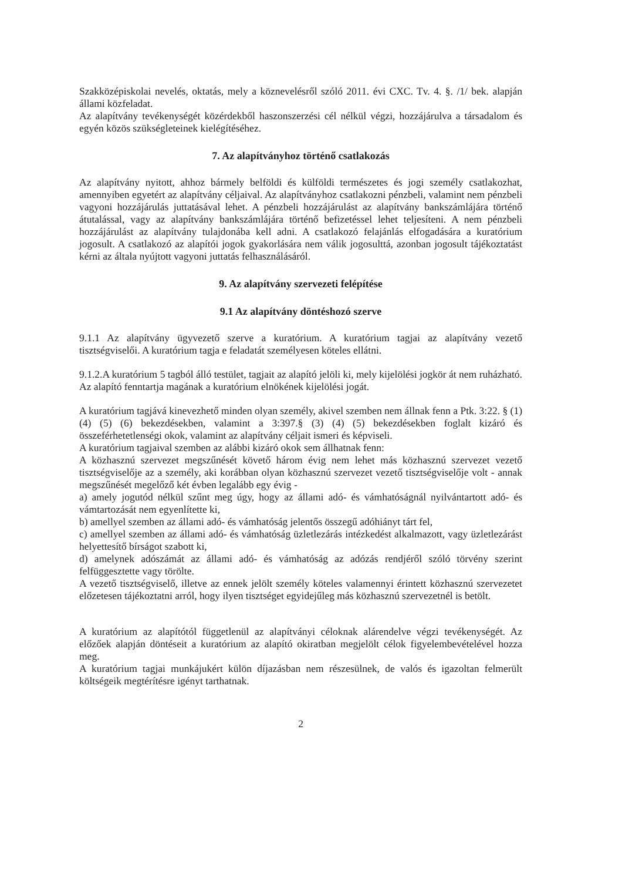Szakközépiskolai nevelés, oktatás, mely a köznevelésről szóló 2011. évi CXC. Tv. 4. §. /1/ bek. alapján állami közfeladat.
Az alapítvány tevékenységét közérdekből haszonszerzési cél nélkül végzi, hozzájárulva a társadalom és egyén közös szükségleteinek kielégítéséhez.
7. Az alapítványhoz történő csatlakozás
Az alapítvány nyitott, ahhoz bármely belföldi és külföldi természetes és jogi személy csatlakozhat, amennyiben egyetért az alapítvány céljaival. Az alapítványhoz csatlakozni pénzbeli, valamint nem pénzbeli vagyoni hozzájárulás juttatásával lehet. A pénzbeli hozzájárulást az alapítvány bankszámlájára történő átutalással, vagy az alapítvány bankszámlájára történő befizetéssel lehet teljesíteni. A nem pénzbeli hozzájárulást az alapítvány tulajdonába kell adni. A csatlakozó felajánlás elfogadására a kuratórium jogosult. A csatlakozó az alapítói jogok gyakorlására nem válik jogosulttá, azonban jogosult tájékoztatást kérni az általa nyújtott vagyoni juttatás felhasználásáról.
9. Az alapítvány szervezeti felépítése
9.1 Az alapítvány döntéshozó szerve
9.1.1 Az alapítvány ügyvezető szerve a kuratórium. A kuratórium tagjai az alapítvány vezető tisztségviselői. A kuratórium tagja e feladatát személyesen köteles ellátni.
9.1.2.A kuratórium 5 tagból álló testület, tagjait az alapító jelöli ki, mely kijelölési jogkör át nem ruházható. Az alapító fenntartja magának a kuratórium elnökének kijelölési jogát.
A kuratórium tagjává kinevezhető minden olyan személy, akivel szemben nem állnak fenn a Ptk. 3:22. § (1) (4) (5) (6) bekezdésekben, valamint a 3:397.§ (3) (4) (5) bekezdésekben foglalt kizáró és összeférhetetlenségi okok, valamint az alapítvány céljait ismeri és képviseli.
A kuratórium tagjaival szemben az alábbi kizáró okok sem állhatnak fenn:
A közhasznú szervezet megszűnését követő három évig nem lehet más közhasznú szervezet vezető tisztségviselője az a személy, aki korábban olyan közhasznú szervezet vezető tisztségviselője volt - annak megszűnését megelőző két évben legalább egy évig -
a) amely jogutód nélkül szűnt meg úgy, hogy az állami adó- és vámhatóságnál nyilvántartott adó- és vámtartozását nem egyenlítette ki,
b) amellyel szemben az állami adó- és vámhatóság jelentős összegű adóhiányt tárt fel,
c) amellyel szemben az állami adó- és vámhatóság üzletlezárás intézkedést alkalmazott, vagy üzletlezárást helyettesítő bírságot szabott ki,
d) amelynek adószámát az állami adó- és vámhatóság az adózás rendjéről szóló törvény szerint felfüggesztette vagy törölte.
A vezető tisztségviselő, illetve az ennek jelölt személy köteles valamennyi érintett közhasznú szervezetet előzetesen tájékoztatni arról, hogy ilyen tisztséget egyidejűleg más közhasznú szervezetnél is betölt.
A kuratórium az alapítótól függetlenül az alapítványi céloknak alárendelve végzi tevékenységét. Az előzőek alapján döntéseit a kuratórium az alapító okiratban megjelölt célok figyelembevételével hozza meg.
A kuratórium tagjai munkájukért külön díjazásban nem részesülnek, de valós és igazoltan felmerült költségeik megtérítésre igényt tarthatnak.
2